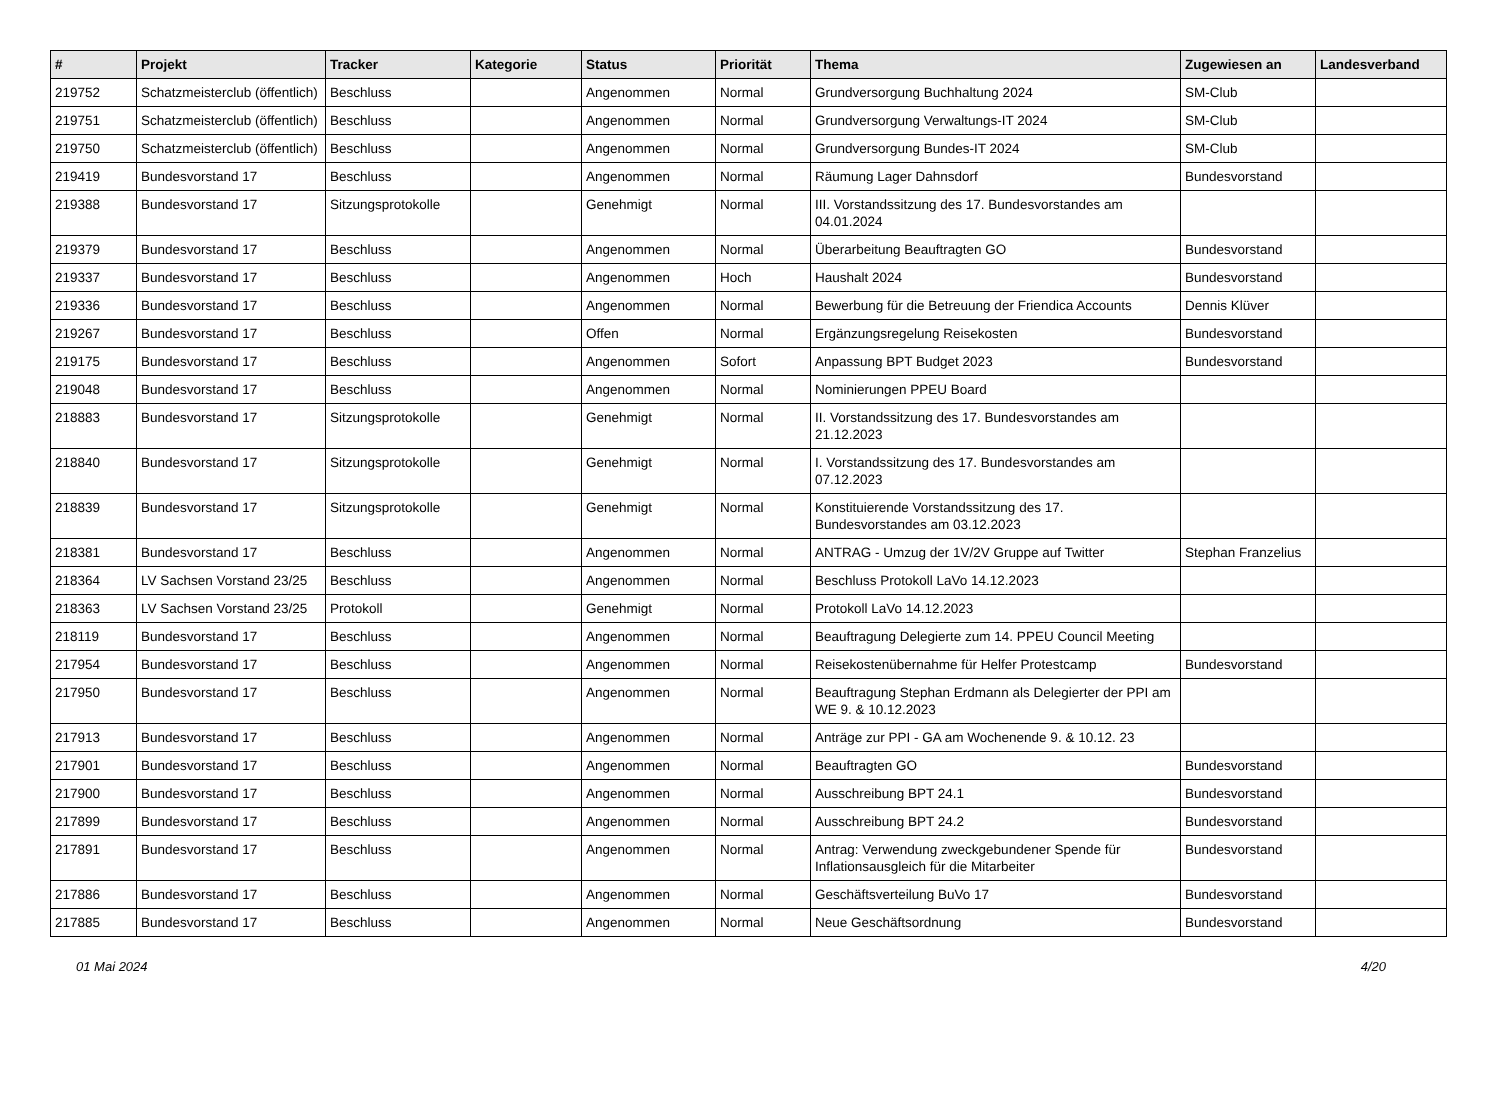| # | Projekt | Tracker | Kategorie | Status | Priorität | Thema | Zugewiesen an | Landesverband |
| --- | --- | --- | --- | --- | --- | --- | --- | --- |
| 219752 | Schatzmeisterclub (öffentlich) | Beschluss | | Angenommen | Normal | Grundversorgung Buchhaltung 2024 | SM-Club | |
| 219751 | Schatzmeisterclub (öffentlich) | Beschluss | | Angenommen | Normal | Grundversorgung Verwaltungs-IT 2024 | SM-Club | |
| 219750 | Schatzmeisterclub (öffentlich) | Beschluss | | Angenommen | Normal | Grundversorgung Bundes-IT 2024 | SM-Club | |
| 219419 | Bundesvorstand 17 | Beschluss | | Angenommen | Normal | Räumung Lager Dahnsdorf | Bundesvorstand | |
| 219388 | Bundesvorstand 17 | Sitzungsprotokolle | | Genehmigt | Normal | III. Vorstandssitzung des 17. Bundesvorstandes am 04.01.2024 | | |
| 219379 | Bundesvorstand 17 | Beschluss | | Angenommen | Normal | Überarbeitung Beauftragten GO | Bundesvorstand | |
| 219337 | Bundesvorstand 17 | Beschluss | | Angenommen | Hoch | Haushalt 2024 | Bundesvorstand | |
| 219336 | Bundesvorstand 17 | Beschluss | | Angenommen | Normal | Bewerbung für die Betreuung der Friendica Accounts | Dennis Klüver | |
| 219267 | Bundesvorstand 17 | Beschluss | | Offen | Normal | Ergänzungsregelung Reisekosten | Bundesvorstand | |
| 219175 | Bundesvorstand 17 | Beschluss | | Angenommen | Sofort | Anpassung BPT Budget 2023 | Bundesvorstand | |
| 219048 | Bundesvorstand 17 | Beschluss | | Angenommen | Normal | Nominierungen PPEU Board | | |
| 218883 | Bundesvorstand 17 | Sitzungsprotokolle | | Genehmigt | Normal | II. Vorstandssitzung des 17. Bundesvorstandes am 21.12.2023 | | |
| 218840 | Bundesvorstand 17 | Sitzungsprotokolle | | Genehmigt | Normal | I. Vorstandssitzung des 17. Bundesvorstandes am 07.12.2023 | | |
| 218839 | Bundesvorstand 17 | Sitzungsprotokolle | | Genehmigt | Normal | Konstituierende Vorstandssitzung des 17. Bundesvorstandes am 03.12.2023 | | |
| 218381 | Bundesvorstand 17 | Beschluss | | Angenommen | Normal | ANTRAG - Umzug der 1V/2V Gruppe auf Twitter | Stephan Franzelius | |
| 218364 | LV Sachsen Vorstand 23/25 | Beschluss | | Angenommen | Normal | Beschluss Protokoll LaVo 14.12.2023 | | |
| 218363 | LV Sachsen Vorstand 23/25 | Protokoll | | Genehmigt | Normal | Protokoll LaVo 14.12.2023 | | |
| 218119 | Bundesvorstand 17 | Beschluss | | Angenommen | Normal | Beauftragung Delegierte zum 14. PPEU Council Meeting | | |
| 217954 | Bundesvorstand 17 | Beschluss | | Angenommen | Normal | Reisekostenübernahme für Helfer Protestcamp | Bundesvorstand | |
| 217950 | Bundesvorstand 17 | Beschluss | | Angenommen | Normal | Beauftragung Stephan Erdmann als Delegierter der PPI am WE 9. & 10.12.2023 | | |
| 217913 | Bundesvorstand 17 | Beschluss | | Angenommen | Normal | Anträge zur PPI - GA am Wochenende 9. & 10.12. 23 | | |
| 217901 | Bundesvorstand 17 | Beschluss | | Angenommen | Normal | Beauftragten GO | Bundesvorstand | |
| 217900 | Bundesvorstand 17 | Beschluss | | Angenommen | Normal | Ausschreibung BPT 24.1 | Bundesvorstand | |
| 217899 | Bundesvorstand 17 | Beschluss | | Angenommen | Normal | Ausschreibung BPT 24.2 | Bundesvorstand | |
| 217891 | Bundesvorstand 17 | Beschluss | | Angenommen | Normal | Antrag: Verwendung zweckgebundener Spende für Inflationsausgleich für die Mitarbeiter | Bundesvorstand | |
| 217886 | Bundesvorstand 17 | Beschluss | | Angenommen | Normal | Geschäftsverteilung BuVo 17 | Bundesvorstand | |
| 217885 | Bundesvorstand 17 | Beschluss | | Angenommen | Normal | Neue Geschäftsordnung | Bundesvorstand | |
01 Mai 2024 4/20